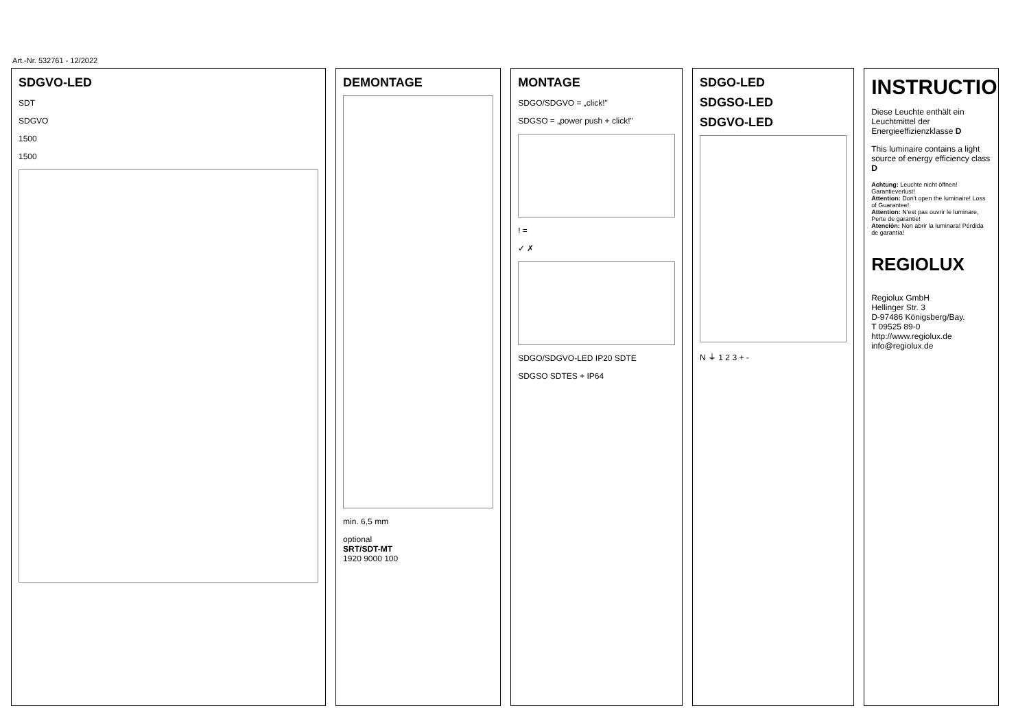Art.-Nr. 532761 - 12/2022
SDGVO-LED
SDT
SDGVO
1500
1500
DEMONTAGE
min. 6,5 mm
optional
SRT/SDT-MT
1920 9000 100
MONTAGE
SDGO/SDGVO = „click!"
SDGSO = „power push + click!"
! =
✓ ✗
SDGO/SDGVO-LED IP20 SDTE
SDGSO SDTES + IP64
SDGO-LED
SDGSO-LED
SDGVO-LED
N ⏚ 1 2 3 + -
INSTRUCTION
Diese Leuchte enthält ein Leuchtmittel der Energieeffizienzklasse D
This luminaire contains a light source of energy efficiency class D
Achtung: Leuchte nicht öffnen! Garantieverlust!
Attention: Don't open the luminaire! Loss of Guarantee!
Attention: N'est pas ouvrir le luminare, Perte de garantie!
Atención: Non abrir la luminara! Pérdida de garantía!
REGIOLUX
Regiolux GmbH
Hellinger Str. 3
D-97486 Königsberg/Bay.
T 09525 89-0
http://www.regiolux.de
info@regiolux.de